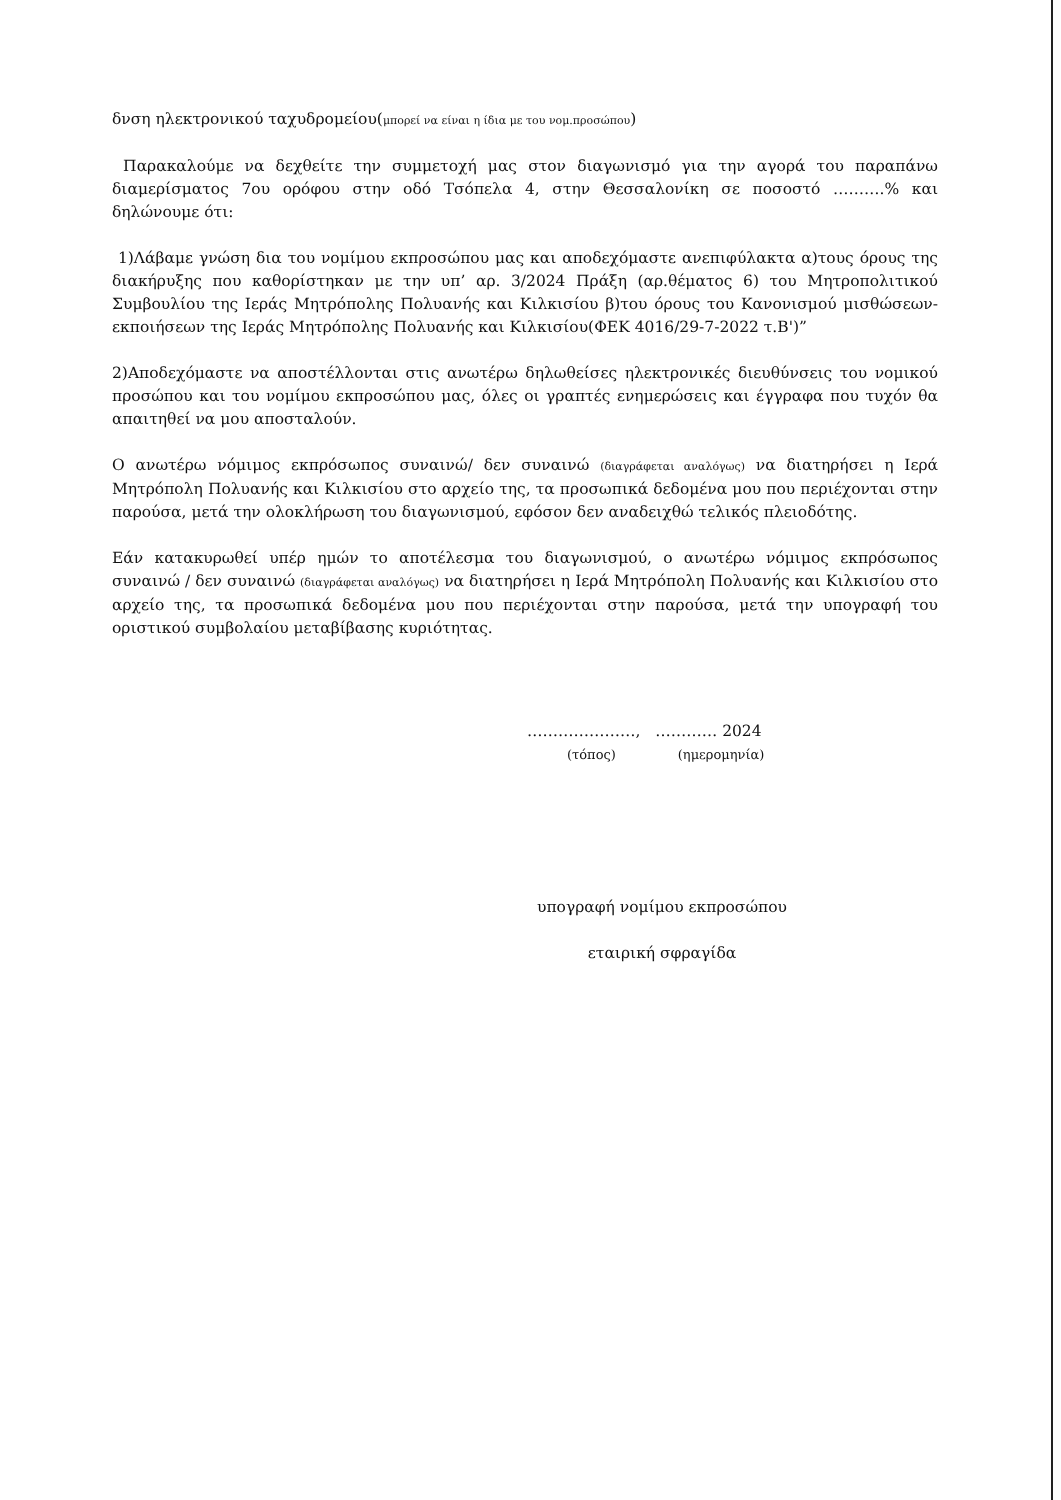δνση ηλεκτρονικού ταχυδρομείου(μπορεί να είναι η ίδια με του νομ.προσώπου)
Παρακαλούμε να δεχθείτε την συμμετοχή μας στον διαγωνισμό για την αγορά του παραπάνω διαμερίσματος 7ου ορόφου στην οδό Τσόπελα 4, στην Θεσσαλονίκη σε ποσοστό ……….% και δηλώνουμε ότι:
1)Λάβαμε γνώση δια του νομίμου εκπροσώπου μας και αποδεχόμαστε ανεπιφύλακτα α)τους όρους της διακήρυξης που καθορίστηκαν με την υπ’ αρ. 3/2024 Πράξη (αρ.θέματος 6) του Μητροπολιτικού Συμβουλίου της Ιεράς Μητρόπολης Πολυανής και Κιλκισίου β)του όρους του Κανονισμού μισθώσεων-εκποιήσεων της Ιεράς Μητρόπολης Πολυανής και Κιλκισίου(ΦΕΚ 4016/29-7-2022 τ.Β')”
2)Αποδεχόμαστε να αποστέλλονται στις ανωτέρω δηλωθείσες ηλεκτρονικές διευθύνσεις του νομικού προσώπου και του νομίμου εκπροσώπου μας, όλες οι γραπτές ενημερώσεις και έγγραφα που τυχόν θα απαιτηθεί να μου αποσταλούν.
Ο ανωτέρω νόμιμος εκπρόσωπος συναινώ/ δεν συναινώ (διαγράφεται αναλόγως) να διατηρήσει η Ιερά Μητρόπολη Πολυανής και Κιλκισίου στο αρχείο της, τα προσωπικά δεδομένα μου που περιέχονται στην παρούσα, μετά την ολοκλήρωση του διαγωνισμού, εφόσον δεν αναδειχθώ τελικός πλειοδότης.
Εάν κατακυρωθεί υπέρ ημών το αποτέλεσμα του διαγωνισμού, ο ανωτέρω νόμιμος εκπρόσωπος συναινώ / δεν συναινώ (διαγράφεται αναλόγως) να διατηρήσει η Ιερά Μητρόπολη Πολυανής και Κιλκισίου στο αρχείο της, τα προσωπικά δεδομένα μου που περιέχονται στην παρούσα, μετά την υπογραφή του οριστικού συμβολαίου μεταβίβασης κυριότητας.
…………………, ………… 2024
(τόπος) (ημερομηνία)
υπογραφή νομίμου εκπροσώπου
εταιρική σφραγίδα